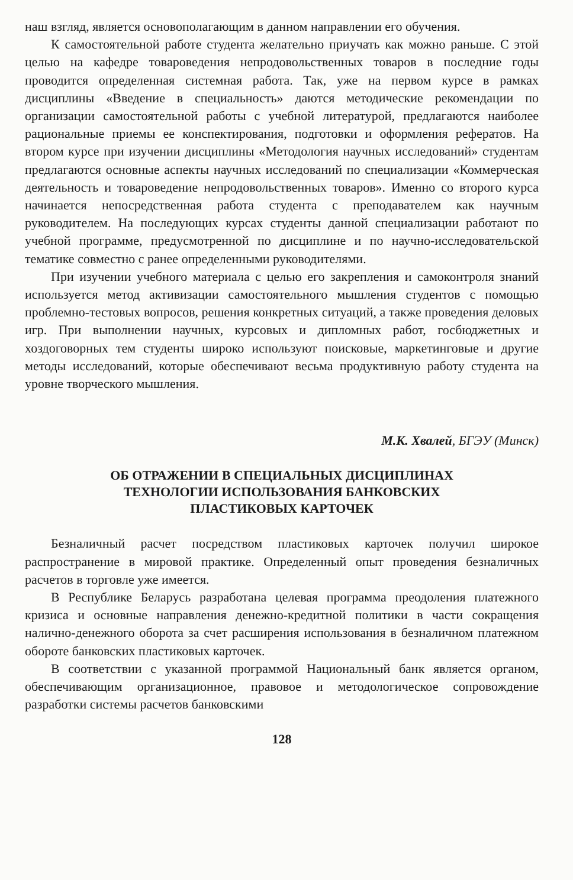наш взгляд, является основополагающим в данном направлении его обучения.
К самостоятельной работе студента желательно приучать как можно раньше. С этой целью на кафедре товароведения непродовольственных товаров в последние годы проводится определенная системная работа. Так, уже на первом курсе в рамках дисциплины «Введение в специальность» даются методические рекомендации по организации самостоятельной работы с учебной литературой, предлагаются наиболее рациональные приемы ее конспектирования, подготовки и оформления рефератов. На втором курсе при изучении дисциплины «Методология научных исследований» студентам предлагаются основные аспекты научных исследований по специализации «Коммерческая деятельность и товароведение непродовольственных товаров». Именно со второго курса начинается непосредственная работа студента с преподавателем как научным руководителем. На последующих курсах студенты данной специализации работают по учебной программе, предусмотренной по дисциплине и по научно-исследовательской тематике совместно с ранее определенными руководителями.
При изучении учебного материала с целью его закрепления и самоконтроля знаний используется метод активизации самостоятельного мышления студентов с помощью проблемно-тестовых вопросов, решения конкретных ситуаций, а также проведения деловых игр. При выполнении научных, курсовых и дипломных работ, госбюджетных и хоздоговорных тем студенты широко используют поисковые, маркетинговые и другие методы исследований, которые обеспечивают весьма продуктивную работу студента на уровне творческого мышления.
М.К. Хвалей, БГЭУ (Минск)
ОБ ОТРАЖЕНИИ В СПЕЦИАЛЬНЫХ ДИСЦИПЛИНАХ
ТЕХНОЛОГИИ ИСПОЛЬЗОВАНИЯ БАНКОВСКИХ
ПЛАСТИКОВЫХ КАРТОЧЕК
Безналичный расчет посредством пластиковых карточек получил широкое распространение в мировой практике. Определенный опыт проведения безналичных расчетов в торговле уже имеется.
В Республике Беларусь разработана целевая программа преодоления платежного кризиса и основные направления денежно-кредитной политики в части сокращения налично-денежного оборота за счет расширения использования в безналичном платежном обороте банковских пластиковых карточек.
В соответствии с указанной программой Национальный банк является органом, обеспечивающим организационное, правовое и методологическое сопровождение разработки системы расчетов банковскими
128